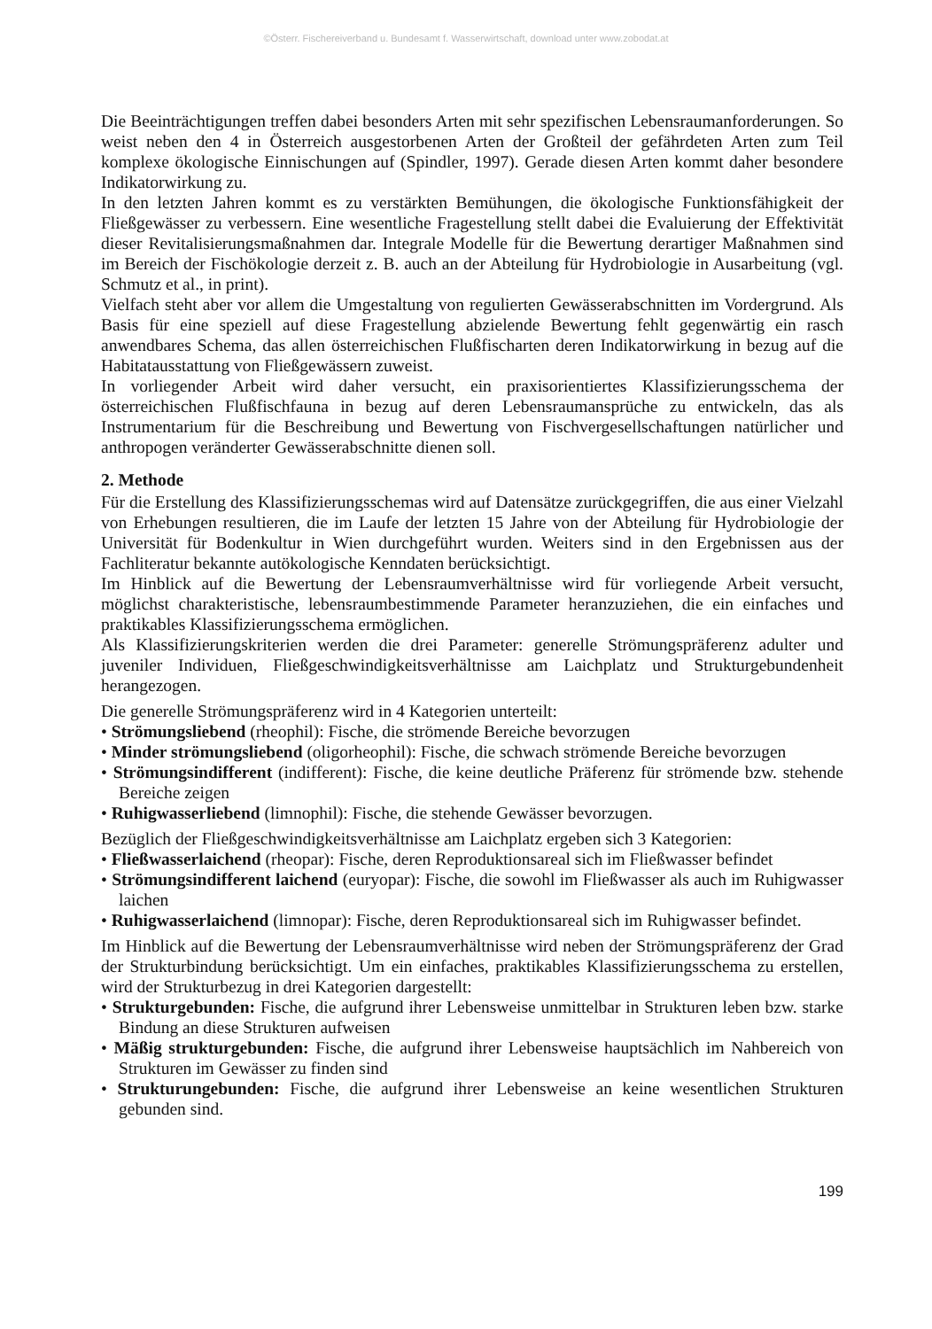©Österr. Fischereiverband u. Bundesamt f. Wasserwirtschaft, download unter www.zobodat.at
Die Beeinträchtigungen treffen dabei besonders Arten mit sehr spezifischen Lebensraumanforderungen. So weist neben den 4 in Österreich ausgestorbenen Arten der Großteil der gefährdeten Arten zum Teil komplexe ökologische Einnischungen auf (Spindler, 1997). Gerade diesen Arten kommt daher besondere Indikatorwirkung zu.
In den letzten Jahren kommt es zu verstärkten Bemühungen, die ökologische Funktionsfähigkeit der Fließgewässer zu verbessern. Eine wesentliche Fragestellung stellt dabei die Evaluierung der Effektivität dieser Revitalisierungsmaßnahmen dar. Integrale Modelle für die Bewertung derartiger Maßnahmen sind im Bereich der Fischökologie derzeit z. B. auch an der Abteilung für Hydrobiologie in Ausarbeitung (vgl. Schmutz et al., in print).
Vielfach steht aber vor allem die Umgestaltung von regulierten Gewässerabschnitten im Vordergrund. Als Basis für eine speziell auf diese Fragestellung abzielende Bewertung fehlt gegenwärtig ein rasch anwendbares Schema, das allen österreichischen Flußfischarten deren Indikatorwirkung in bezug auf die Habitatausstattung von Fließgewässern zuweist.
In vorliegender Arbeit wird daher versucht, ein praxisorientiertes Klassifizierungsschema der österreichischen Flußfischfauna in bezug auf deren Lebensraumansprüche zu entwickeln, das als Instrumentarium für die Beschreibung und Bewertung von Fischvergesellschaftungen natürlicher und anthropogen veränderter Gewässerabschnitte dienen soll.
2. Methode
Für die Erstellung des Klassifizierungsschemas wird auf Datensätze zurückgegriffen, die aus einer Vielzahl von Erhebungen resultieren, die im Laufe der letzten 15 Jahre von der Abteilung für Hydrobiologie der Universität für Bodenkultur in Wien durchgeführt wurden. Weiters sind in den Ergebnissen aus der Fachliteratur bekannte autökologische Kenndaten berücksichtigt.
Im Hinblick auf die Bewertung der Lebensraumverhältnisse wird für vorliegende Arbeit versucht, möglichst charakteristische, lebensraumbestimmende Parameter heranzuziehen, die ein einfaches und praktikables Klassifizierungsschema ermöglichen.
Als Klassifizierungskriterien werden die drei Parameter: generelle Strömungspräferenz adulter und juveniler Individuen, Fließgeschwindigkeitsverhältnisse am Laichplatz und Strukturgebundenheit herangezogen.
Die generelle Strömungspräferenz wird in 4 Kategorien unterteilt:
• Strömungsliebend (rheophil): Fische, die strömende Bereiche bevorzugen
• Minder strömungsliebend (oligorheophil): Fische, die schwach strömende Bereiche bevorzugen
• Strömungsindifferent (indifferent): Fische, die keine deutliche Präferenz für strömende bzw. stehende Bereiche zeigen
• Ruhigwasserliebend (limnophil): Fische, die stehende Gewässer bevorzugen.
Bezüglich der Fließgeschwindigkeitsverhältnisse am Laichplatz ergeben sich 3 Kategorien:
• Fließwasserlaichend (rheopar): Fische, deren Reproduktionsareal sich im Fließwasser befindet
• Strömungsindifferent laichend (euryopar): Fische, die sowohl im Fließwasser als auch im Ruhigwasser laichen
• Ruhigwasserlaichend (limnopar): Fische, deren Reproduktionsareal sich im Ruhigwasser befindet.
Im Hinblick auf die Bewertung der Lebensraumverhältnisse wird neben der Strömungspräferenz der Grad der Strukturbindung berücksichtigt. Um ein einfaches, praktikables Klassifizierungsschema zu erstellen, wird der Strukturbezug in drei Kategorien dargestellt:
• Strukturgebunden: Fische, die aufgrund ihrer Lebensweise unmittelbar in Strukturen leben bzw. starke Bindung an diese Strukturen aufweisen
• Mäßig strukturgebunden: Fische, die aufgrund ihrer Lebensweise hauptsächlich im Nahbereich von Strukturen im Gewässer zu finden sind
• Strukturungebunden: Fische, die aufgrund ihrer Lebensweise an keine wesentlichen Strukturen gebunden sind.
199